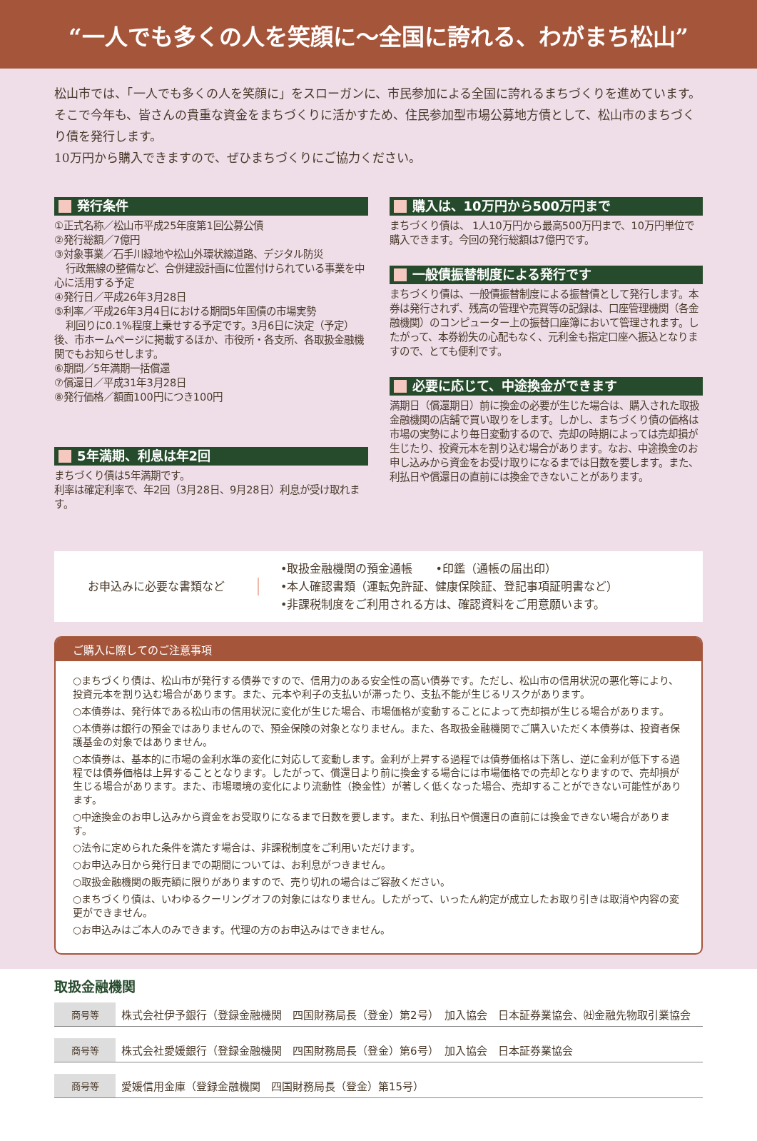“一人でも多くの人を笑顔に～全国に誇れる、わがまち松山”
松山市では、「一人でも多くの人を笑顔に」をスローガンに、市民参加による全国に誇れるまちづくりを進めています。そこで今年も、皆さんの貴重な資金をまちづくりに活かすため、住民参加型市場公募地方債として、松山市のまちづくり債を発行します。
10万円から購入できますので、ぜひまちづくりにご協力ください。
発行条件
①正式名称／松山市平成25年度第1回公募公債
②発行総額／7億円
③対象事業／石手川緑地や松山外環状線道路、デジタル防災
行政無線の整備など、合併建設計画に位置付けられている事業を中心に活用する予定
④発行日／平成26年3月28日
⑤利率／平成26年3月4日における期間5年国債の市場実勢
利回りに0.1%程度上乗せする予定です。3月6日に決定（予定）後、市ホームページに掲載するほか、市役所・各支所、各取扱金融機関でもお知らせします。
⑥期間／5年満期一括償還
⑦償還日／平成31年3月28日
⑧発行価格／額面100円につき100円
5年満期、利息は年2回
まちづくり債は5年満期です。
利率は確定利率で、年2回（3月28日、9月28日）利息が受け取れます。
購入は、10万円から500万円まで
まちづくり債は、 1人10万円から最高500万円まで、10万円単位で購入できます。今回の発行総額は7億円です。
一般債振替制度による発行です
まちづくり債は、一般債振替制度による振替債として発行します。本券は発行されず、残高の管理や売買等の記録は、口座管理機関（各金融機関）のコンピューター上の振替口座簿において管理されます。したがって、本券紛失の心配もなく、元利金も指定口座へ振込となりますので、とても便利です。
必要に応じて、中途換金ができます
満期日（償還期日）前に換金の必要が生じた場合は、購入された取扱金融機関の店舗で買い取りをします。しかし、まちづくり債の価格は市場の実勢により毎日変動するので、売却の時期によっては売却損が生じたり、投資元本を割り込む場合があります。なお、中途換金のお申し込みから資金をお受け取りになるまでは日数を要します。また、利払日や償還日の直前には換金できないことがあります。
お申込みに必要な書類など •取扱金融機関の預金通帳　　•印鑑（通帳の届出印）
•本人確認書類（運転免許証、健康保険証、登記事項証明書など）
•非課税制度をご利用される方は、確認資料をご用意願います。
ご購入に際してのご注意事項
○まちづくり債は、松山市が発行する債券ですので、信用力のある安全性の高い債券です。ただし、松山市の信用状況の悪化等により、投資元本を割り込む場合があります。また、元本や利子の支払いが滞ったり、支払不能が生じるリスクがあります。
○本債券は、発行体である松山市の信用状況に変化が生じた場合、市場価格が変動することによって売却損が生じる場合があります。
○本債券は銀行の預金ではありませんので、預金保険の対象となりません。また、各取扱金融機関でご購入いただく本債券は、投資者保護基金の対象ではありません。
○本債券は、基本的に市場の金利水準の変化に対応して変動します。金利が上昇する過程では債券価格は下落し、逆に金利が低下する過程では債券価格は上昇することとなります。したがって、償還日より前に換金する場合には市場価格での売却となりますので、売却損が生じる場合があります。また、市場環境の変化により流動性（換金性）が著しく低くなった場合、売却することができない可能性があります。
○中途換金のお申し込みから資金をお受取りになるまで日数を要します。また、利払日や償還日の直前には換金できない場合があります。
○法令に定められた条件を満たす場合は、非課税制度をご利用いただけます。
○お申込み日から発行日までの期間については、お利息がつきません。
○取扱金融機関の販売額に限りがありますので、売り切れの場合はご容赦ください。
○まちづくり債は、いわゆるクーリングオフの対象にはなりません。したがって、いったん約定が成立したお取り引きは取消や内容の変更ができません。
○お申込みはご本人のみできます。代理の方のお申込みはできません。
取扱金融機関
| 商号等 | 株式会社伊予銀行（登録金融機関 四国財務局長（登金）第2号） 加入協会 日本証券業協会、㈳金融先物取引業協会 |
| 商号等 | 株式会社愛媛銀行（登録金融機関 四国財務局長（登金）第6号） 加入協会 日本証券業協会 |
| 商号等 | 愛媛信用金庫（登録金融機関 四国財務局長（登金）第15号） |